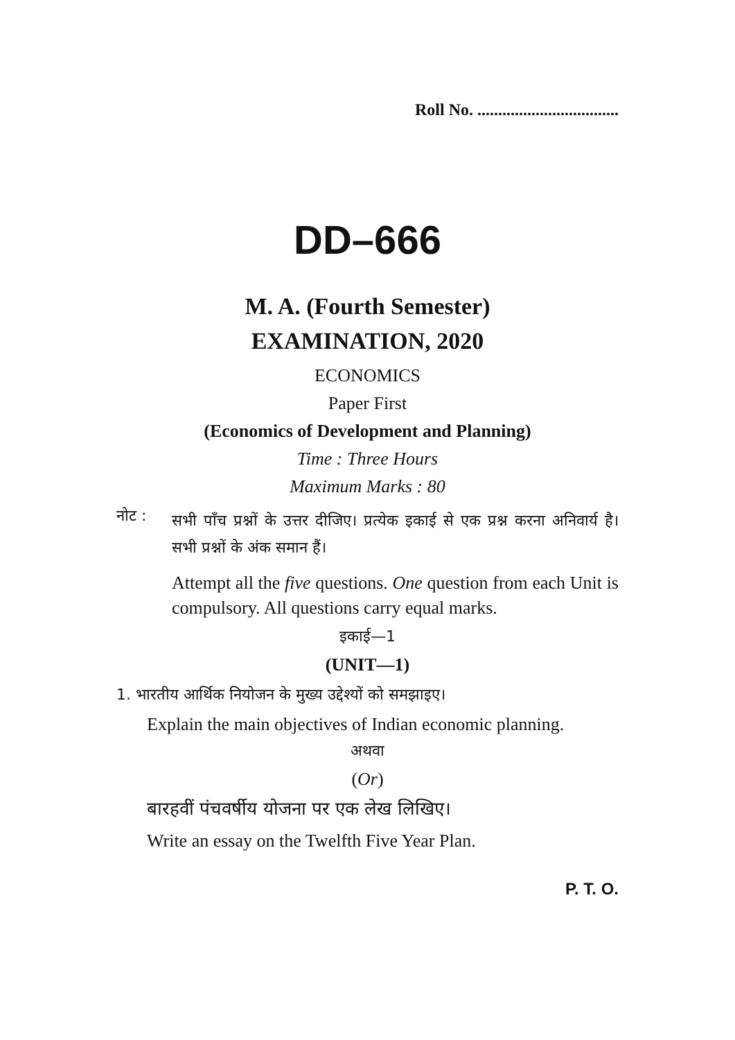Roll No. ..................................
DD–666
M. A. (Fourth Semester)
EXAMINATION, 2020
ECONOMICS
Paper First
(Economics of Development and Planning)
Time : Three Hours
Maximum Marks : 80
नोट :
सभी पाँच प्रश्नों के उत्तर दीजिए। प्रत्येक इकाई से एक प्रश्न करना अनिवार्य है। सभी प्रश्नों के अंक समान हैं।
Attempt all the five questions. One question from each Unit is compulsory. All questions carry equal marks.
इकाई—1
(UNIT—1)
1. भारतीय आर्थिक नियोजन के मुख्य उद्देश्यों को समझाइए।
Explain the main objectives of Indian economic planning.
अथवा
(Or)
बारहवीं पंचवर्षीय योजना पर एक लेख लिखिए।
Write an essay on the Twelfth Five Year Plan.
P. T. O.